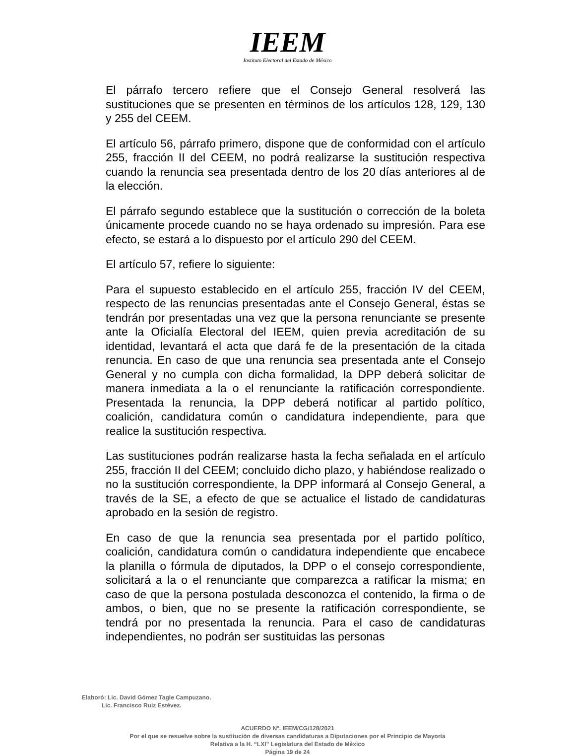IEEM
Instituto Electoral del Estado de México
El párrafo tercero refiere que el Consejo General resolverá las sustituciones que se presenten en términos de los artículos 128, 129, 130 y 255 del CEEM.
El artículo 56, párrafo primero, dispone que de conformidad con el artículo 255, fracción II del CEEM, no podrá realizarse la sustitución respectiva cuando la renuncia sea presentada dentro de los 20 días anteriores al de la elección.
El párrafo segundo establece que la sustitución o corrección de la boleta únicamente procede cuando no se haya ordenado su impresión. Para ese efecto, se estará a lo dispuesto por el artículo 290 del CEEM.
El artículo 57, refiere lo siguiente:
Para el supuesto establecido en el artículo 255, fracción IV del CEEM, respecto de las renuncias presentadas ante el Consejo General, éstas se tendrán por presentadas una vez que la persona renunciante se presente ante la Oficialía Electoral del IEEM, quien previa acreditación de su identidad, levantará el acta que dará fe de la presentación de la citada renuncia. En caso de que una renuncia sea presentada ante el Consejo General y no cumpla con dicha formalidad, la DPP deberá solicitar de manera inmediata a la o el renunciante la ratificación correspondiente. Presentada la renuncia, la DPP deberá notificar al partido político, coalición, candidatura común o candidatura independiente, para que realice la sustitución respectiva.
Las sustituciones podrán realizarse hasta la fecha señalada en el artículo 255, fracción II del CEEM; concluido dicho plazo, y habiéndose realizado o no la sustitución correspondiente, la DPP informará al Consejo General, a través de la SE, a efecto de que se actualice el listado de candidaturas aprobado en la sesión de registro.
En caso de que la renuncia sea presentada por el partido político, coalición, candidatura común o candidatura independiente que encabece la planilla o fórmula de diputados, la DPP o el consejo correspondiente, solicitará a la o el renunciante que comparezca a ratificar la misma; en caso de que la persona postulada desconozca el contenido, la firma o de ambos, o bien, que no se presente la ratificación correspondiente, se tendrá por no presentada la renuncia. Para el caso de candidaturas independientes, no podrán ser sustituidas las personas
Elaboró: Lic. David Gómez Tagle Campuzano.
Lic. Francisco Ruiz Estévez.
ACUERDO N°. IEEM/CG/128/2021
Por el que se resuelve sobre la sustitución de diversas candidaturas a Diputaciones por el Principio de Mayoría
Relativa a la H. “LXI” Legislatura del Estado de México
Página 19 de 24